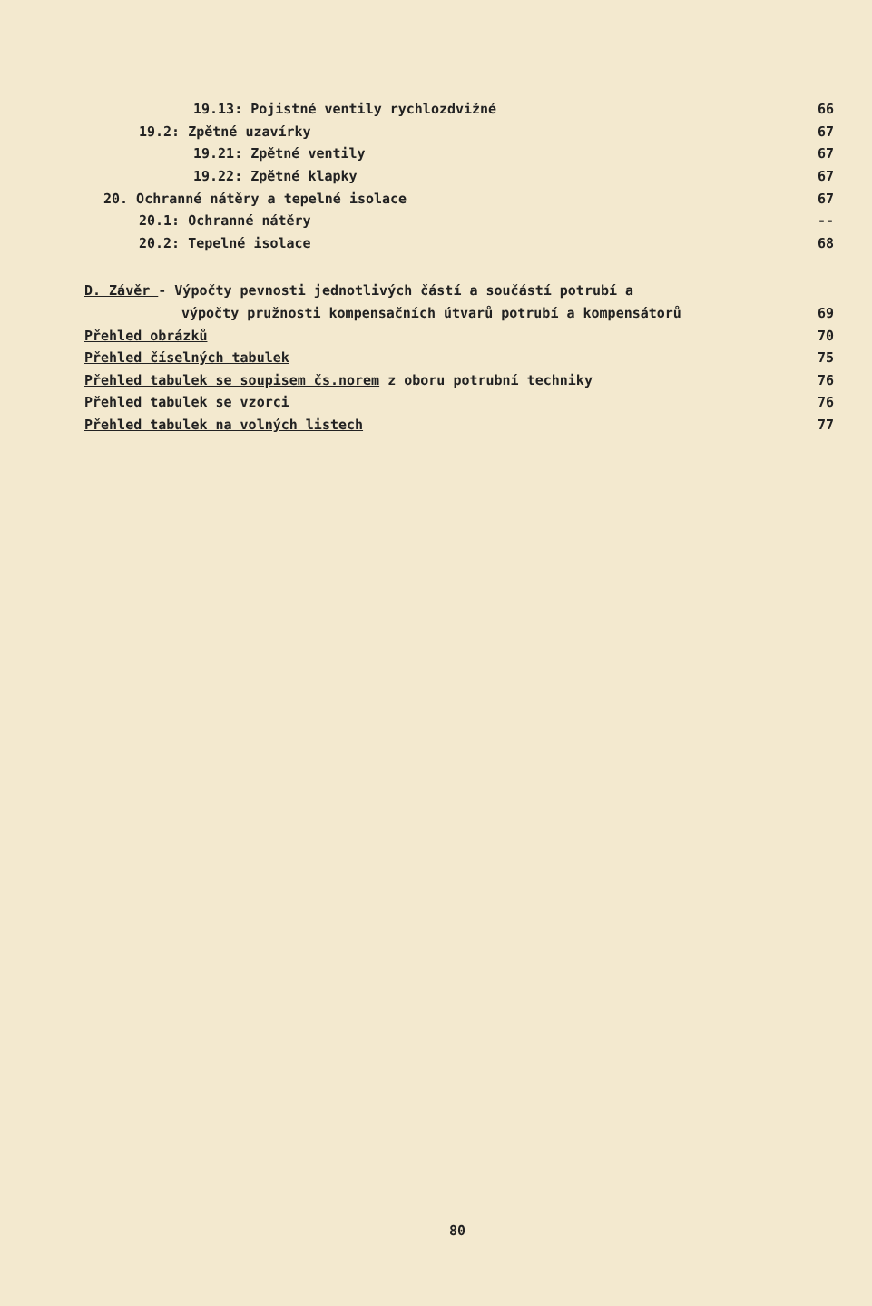19.13: Pojistné ventily rychlozdvižné
66
19.2: Zpětné uzavírky 67
19.21: Zpětné ventily 67
19.22: Zpětné klapky 67
20. Ochranné nátěry a tepelné isolace
67
20.1: Ochranné nátěry --
20.2: Tepelné isolace 68
D. Závěr - Výpočty pevnosti jednotlivých částí a součástí potrubí a
výpočty pružnosti kompensačních útvarů potrubí a kompensátorů
69
Přehled obrázků 70
Přehled číselných tabulek 75
Přehled tabulek se soupisem čs.norem z oboru potrubní techniky
76
Přehled tabulek se vzorci 76
Přehled tabulek na volných listech
77
80